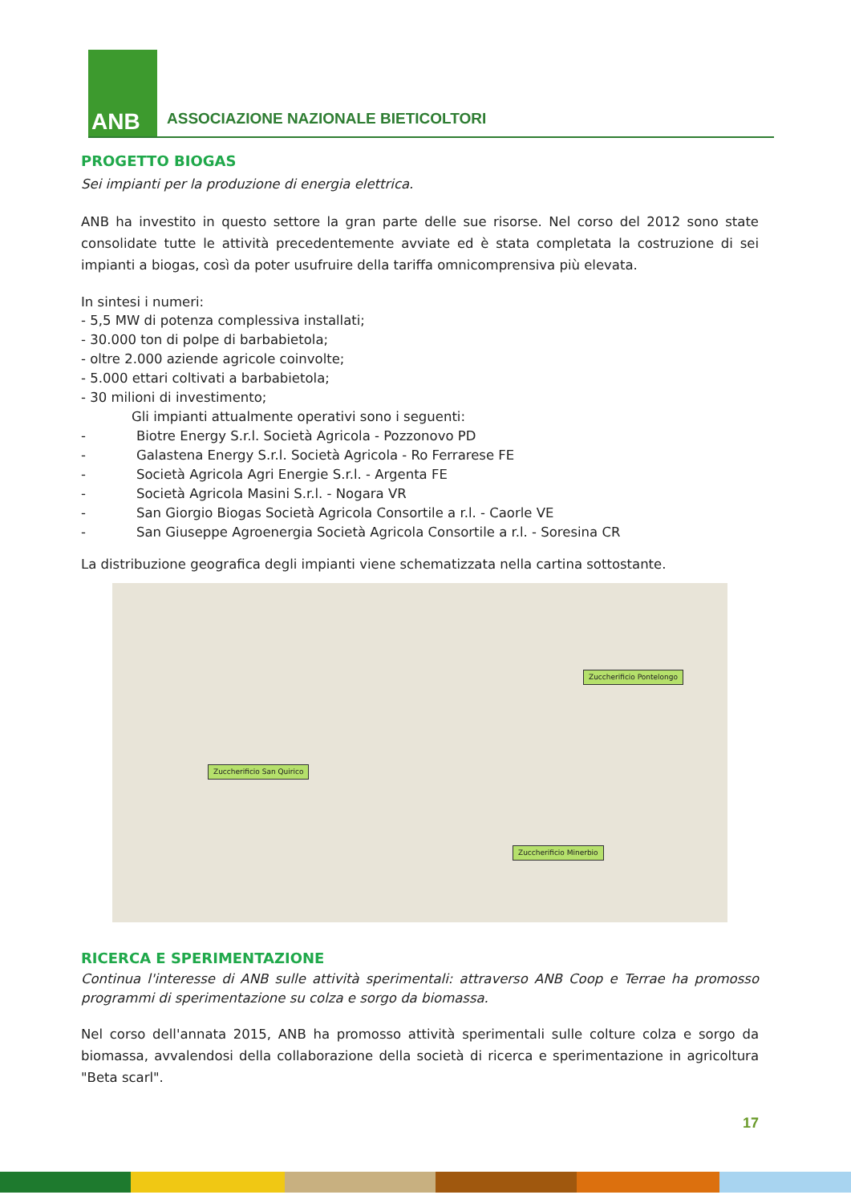ANB
ASSOCIAZIONE NAZIONALE BIETICOLTORI
PROGETTO BIOGAS
Sei impianti per la produzione di energia elettrica.
ANB ha investito in questo settore la gran parte delle sue risorse. Nel corso del 2012 sono state consolidate tutte le attività precedentemente avviate ed è stata completata la costruzione di sei impianti a biogas, così da poter usufruire della tariffa omnicomprensiva più elevata.
In sintesi i numeri:
- 5,5 MW di potenza complessiva installati;
- 30.000 ton di polpe di barbabietola;
- oltre 2.000 aziende agricole coinvolte;
- 5.000 ettari coltivati a barbabietola;
- 30 milioni di investimento;
Gli impianti attualmente operativi sono i seguenti:
- Biotre Energy S.r.l. Società Agricola - Pozzonovo PD
- Galastena Energy S.r.l. Società Agricola - Ro Ferrarese FE
- Società Agricola Agri Energie S.r.l. - Argenta FE
- Società Agricola Masini S.r.l. - Nogara VR
- San Giorgio Biogas Società Agricola Consortile a r.l. - Caorle VE
- San Giuseppe Agroenergia Società Agricola Consortile a r.l. - Soresina CR
La distribuzione geografica degli impianti viene schematizzata nella cartina sottostante.
Zuccherificio Pontelongo
Zuccherificio San Quirico
Zuccherificio Minerbio
RICERCA E SPERIMENTAZIONE
Continua l'interesse di ANB sulle attività sperimentali: attraverso ANB Coop e Terrae ha promosso programmi di sperimentazione su colza e sorgo da biomassa.
Nel corso dell'annata 2015, ANB ha promosso attività sperimentali sulle colture colza e sorgo da biomassa, avvalendosi della collaborazione della società di ricerca e sperimentazione in agricoltura "Beta scarl".
17